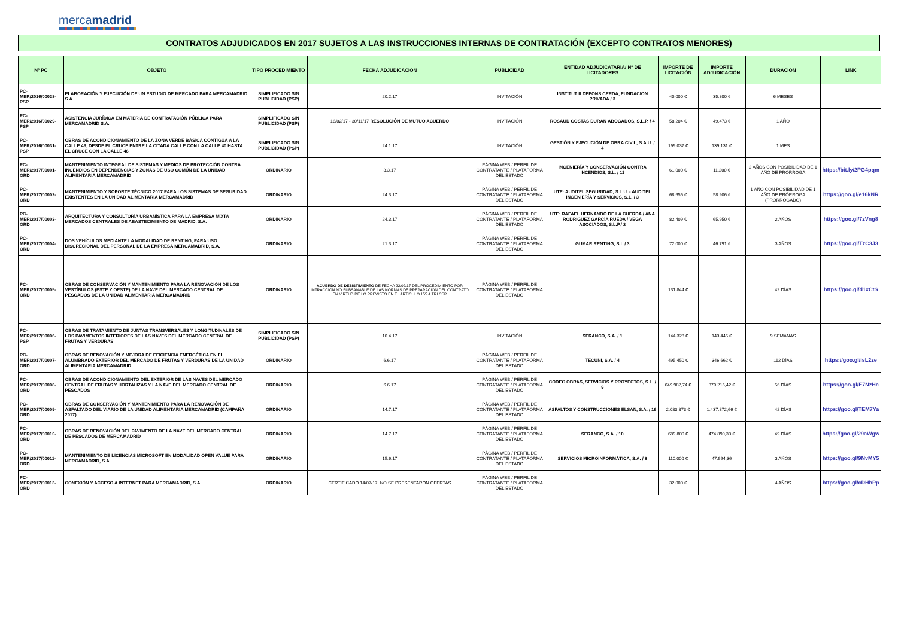mercamadrid
CONTRATOS ADJUDICADOS EN 2017 SUJETOS A LAS INSTRUCCIONES INTERNAS DE CONTRATACIÓN (EXCEPTO CONTRATOS MENORES)
| Nº PC | OBJETO | TIPO PROCEDIMIENTO | FECHA ADJUDICACIÓN | PUBLICIDAD | ENTIDAD ADJUDICATARIA/ Nº DE LICITADORES | IMPORTE DE LICITACIÓN | IMPORTE ADJUDICACIÓN | DURACIÓN | LINK |
| --- | --- | --- | --- | --- | --- | --- | --- | --- | --- |
| PC-MER/2016/00028-PSP | ELABORACIÓN Y EJECUCIÓN DE UN ESTUDIO DE MERCADO PARA MERCAMADRID S.A. | SIMPLIFICADO SIN PUBLICIDAD (PSP) | 20.2.17 | INVITACIÓN | INSTITUT ILDEFONS CERDA, FUNDACION PRIVADA / 3 | 40.000 € | 35.800 € | 6 MESES | |
| PC-MER/2016/00029-PSP | ASISTENCIA JURÍDICA EN MATERIA DE CONTRATACIÓN PÚBLICA PARA MERCAMADRID S.A. | SIMPLIFICADO SIN PUBLICIDAD (PSP) | 16/02/17 - 30/11/17 RESOLUCIÓN DE MUTUO ACUERDO | INVITACIÓN | ROSAUD COSTAS DURAN ABOGADOS, S.L.P. / 4 | 58.204 € | 49.473 € | 1 AÑO | |
| PC-MER/2016/00031-PSP | OBRAS DE ACONDICIONAMIENTO DE LA ZONA VERDE BÁSICA CONTIGUA A LA CALLE 49, DESDE EL CRUCE ENTRE LA CITADA CALLE CON LA CALLE 40 HASTA EL CRUCE CON LA CALLE 46 | SIMPLIFICADO SIN PUBLICIDAD (PSP) | 24.1.17 | INVITACIÓN | GESTIÓN Y EJECUCIÓN DE OBRA CIVIL, S.A.U. / 4 | 199.037 € | 139.131 € | 1 MES | |
| PC-MER/2017/00001-ORD | MANTENIMIENTO INTEGRAL DE SISTEMAS Y MEDIOS DE PROTECCIÓN CONTRA INCENDIOS EN DEPENDENCIAS Y ZONAS DE USO COMÚN DE LA UNIDAD ALIMENTARIA MERCAMADRID | ORDINARIO | 3.3.17 | PÁGINA WEB / PERFIL DE CONTRATANTE / PLATAFORMA DEL ESTADO | INGENIERÍA Y CONSERVACIÓN CONTRA INCENDIOS, S.L. / 11 | 61.000 € | 11.200 € | 2 AÑOS CON POSIBILIDAD DE 1 AÑO DE PRÓRROGA | https://bit.ly/2PG4pqm |
| PC-MER/2017/00002-ORD | MANTENIMIENTO Y SOPORTE TÉCNICO 2017 PARA LOS SISTEMAS DE SEGURIDAD EXISTENTES EN LA UNIDAD ALIMENTARIA MERCAMADRID | ORDINARIO | 24.3.17 | PÁGINA WEB / PERFIL DE CONTRATANTE / PLATAFORMA DEL ESTADO | UTE: AUDITEL SEGURIDAD, S.L.U. - AUDITEL INGENIERÍA Y SERVICIOS, S.L. / 3 | 68.656 € | 58.906 € | 1 AÑO CON POSIBILIDAD DE 1 AÑO DE PRÓRROGA (PRORROGADO) | https://goo.gl/e16kNR |
| PC-MER/2017/00003-ORD | ARQUITECTURA Y CONSULTORÍA URBANÍSTICA PARA LA EMPRESA MIXTA MERCADOS CENTRALES DE ABASTECIMIENTO DE MADRID, S.A. | ORDINARIO | 24.3.17 | PÁGINA WEB / PERFIL DE CONTRATANTE / PLATAFORMA DEL ESTADO | UTE: RAFAEL HERNANDO DE LA CUERDA / ANA RODRIGUEZ GARCÍA RUEDA / VEGA ASOCIADOS, S.L.P./ 2 | 82.409 € | 65.950 € | 2 AÑOS | https://goo.gl/7zVng8 |
| PC-MER/2017/00004-ORD | DOS VEHÍCULOS MEDIANTE LA MODALIDAD DE RENTING, PARA USO DISCRECIONAL DEL PERSONAL DE LA EMPRESA MERCAMADRID, S.A. | ORDINARIO | 21.3.17 | PÁGINA WEB / PERFIL DE CONTRATANTE / PLATAFORMA DEL ESTADO | GUMAR RENTING, S.L./ 3 | 72.000 € | 46.791 € | 3 AÑOS | https://goo.gl/TzC3J3 |
| PC-MER/2017/00005-ORD | OBRAS DE CONSERVACIÓN Y MANTENIMIENTO PARA LA RENOVACIÓN DE LOS VESTÍBULOS (ESTE Y OESTE) DE LA NAVE DEL MERCADO CENTRAL DE PESCADOS DE LA UNIDAD ALIMENTARIA MERCAMADRID | ORDINARIO | ACUERDO DE DESISTIMIENTO DE FECHA 22/02/17 DEL PROCEDIMIENTO POR INFRACCION NO SUBSANABLE DE LAS NORMAS DE PREPARACION DEL CONTRATO EN VIRTUD DE LO PREVISTO EN EL ARTICULO 155.4 TRLCSP | PÁGINA WEB / PERFIL DE CONTRATANTE / PLATAFORMA DEL ESTADO | | 131.844 € | | 42 DÍAS | https://goo.gl/d1xCtS |
| PC-MER/2017/00006-PSP | OBRAS DE TRATAMIENTO DE JUNTAS TRANSVERSALES Y LONGITUDINALES DE LOS PAVIMENTOS INTERIORES DE LAS NAVES DEL MERCADO CENTRAL DE FRUTAS Y VERDURAS | SIMPLIFICADO SIN PUBLICIDAD (PSP) | 10.4.17 | INVITACIÓN | SERANCO, S.A. / 1 | 144.328 € | 143.445 € | 9 SEMANAS | |
| PC-MER/2017/00007-ORD | OBRAS DE RENOVACIÓN Y MEJORA DE EFICIENCIA ENERGÉTICA EN EL ALUMBRADO EXTERIOR DEL MERCADO DE FRUTAS Y VERDURAS DE LA UNIDAD ALIMENTARIA MERCAMADRID | ORDINARIO | 6.6.17 | PÁGINA WEB / PERFIL DE CONTRATANTE / PLATAFORMA DEL ESTADO | TECUNI, S.A. / 4 | 495.450 € | 346.662 € | 112 DÍAS | https://goo.gl/isL2ze |
| PC-MER/2017/00008-ORD | OBRAS DE ACONDICIONAMIENTO DEL EXTERIOR DE LAS NAVES DEL MERCADO CENTRAL DE FRUTAS Y HORTALIZAS Y LA NAVE DEL MERCADO CENTRAL DE PESCADOS | ORDINARIO | 6.6.17 | PÁGINA WEB / PERFIL DE CONTRATANTE / PLATAFORMA DEL ESTADO | CODEC OBRAS, SERVICIOS Y PROYECTOS, S.L. / 9 | 649.982,74 € | 379.215,42 € | 56 DÍAS | https://goo.gl/E7NzHc |
| PC-MER/2017/00009-ORD | OBRAS DE CONSERVACIÓN Y MANTENIMIENTO PARA LA RENOVACIÓN DE ASFALTADO DEL VIARIO DE LA UNIDAD ALIMENTARIA MERCAMADRID (CAMPAÑA 2017) | ORDINARIO | 14.7.17 | PÁGINA WEB / PERFIL DE CONTRATANTE / PLATAFORMA DEL ESTADO | ASFALTOS Y CONSTRUCCIONES ELSAN, S.A. / 16 | 2.083.873 € | 1.437.872,66 € | 42 DÍAS | https://goo.gl/TEM7Ya |
| PC-MER/2017/00010-ORD | OBRAS DE RENOVACIÓN DEL PAVIMENTO DE LA NAVE DEL MERCADO CENTRAL DE PESCADOS DE MERCAMADRID | ORDINARIO | 14.7.17 | PÁGINA WEB / PERFIL DE CONTRATANTE / PLATAFORMA DEL ESTADO | SERANCO, S.A. / 10 | 689.800 € | 474.890,33 € | 49 DÍAS | https://goo.gl/29aWgw |
| PC-MER/2017/00011-ORD | MANTENIMIENTO DE LICENCIAS MICROSOFT EN MODALIDAD OPEN VALUE PARA MERCAMADRID, S.A. | ORDINARIO | 15.6.17 | PÁGINA WEB / PERFIL DE CONTRATANTE / PLATAFORMA DEL ESTADO | SERVICIOS MICROINFORMÁTICA, S.A. / 8 | 110.000 € | 47.994,36 | 3 AÑOS | https://goo.gl/9NvMY5 |
| PC-MER/2017/00013-ORD | CONEXIÓN Y ACCESO A INTERNET PARA MERCAMADRID, S.A. | ORDINARIO | CERTIFICADO 14/07/17. NO SE PRESENTARON OFERTAS | PÁGINA WEB / PERFIL DE CONTRATANTE / PLATAFORMA DEL ESTADO | | 32.000 € | | 4 AÑOS | https://goo.gl/cDHhPp |